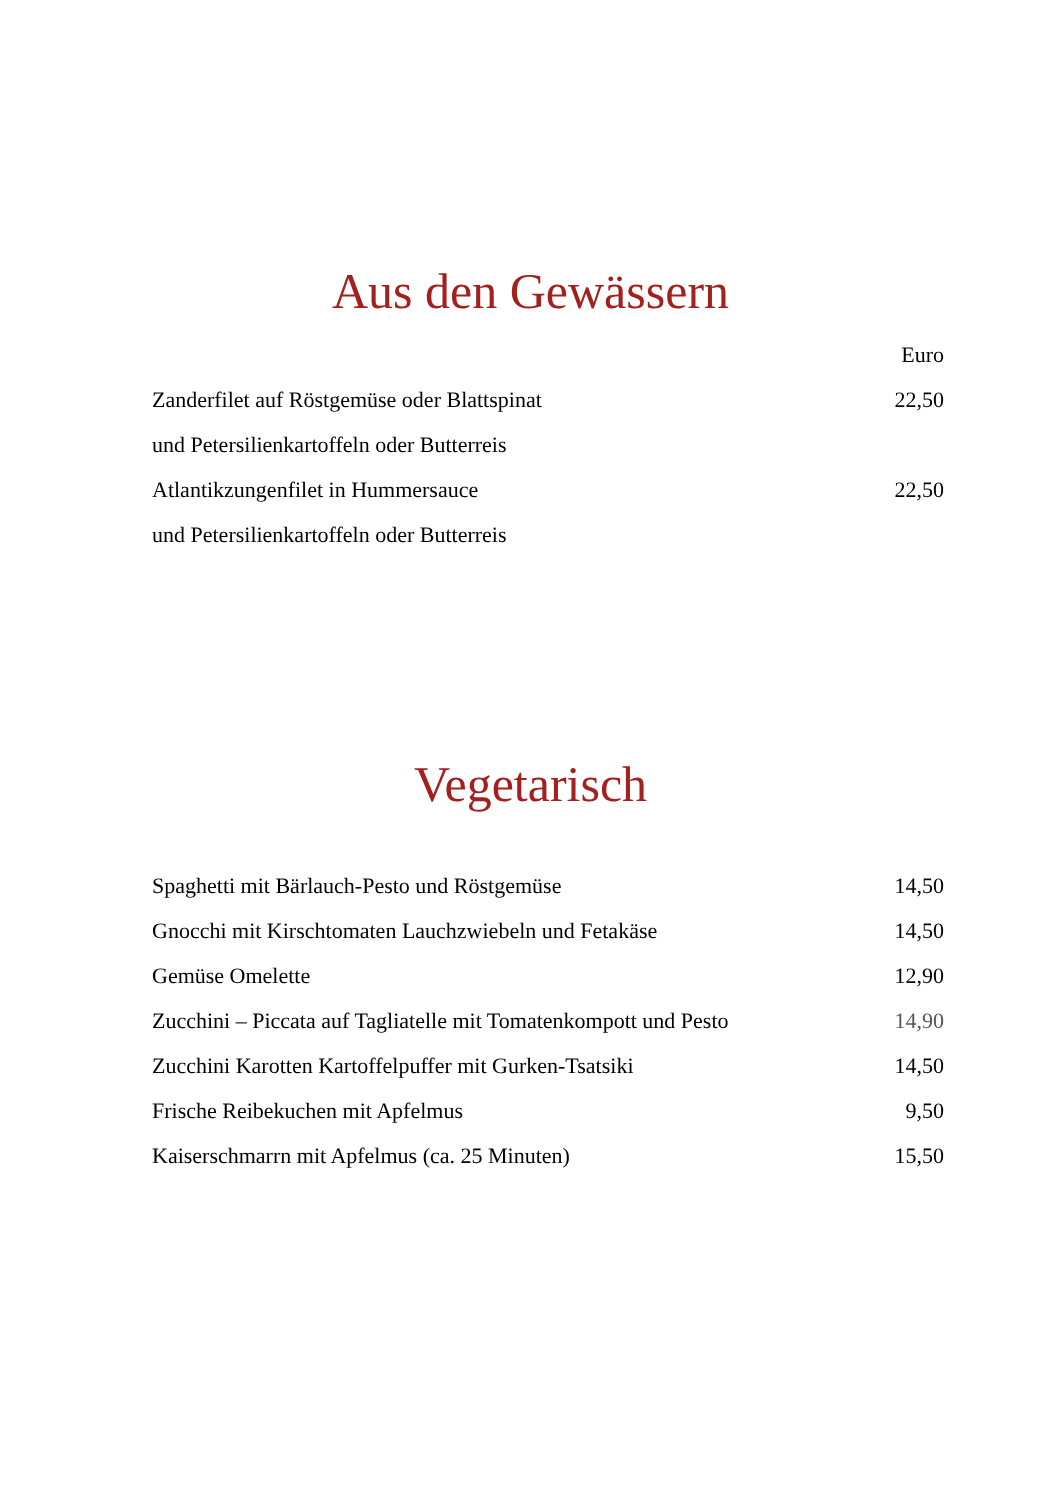Aus den Gewässern
| | Euro |
| Zanderfilet auf Röstgemüse oder Blattspinat | 22,50 |
| und Petersilienkartoffeln oder Butterreis | |
| Atlantikzungenfilet in Hummersauce | 22,50 |
| und Petersilienkartoffeln oder Butterreis | |
Vegetarisch
| Spaghetti mit Bärlauch-Pesto und Röstgemüse | 14,50 |
| Gnocchi mit Kirschtomaten Lauchzwiebeln und Fetakäse | 14,50 |
| Gemüse Omelette | 12,90 |
| Zucchini – Piccata auf Tagliatelle mit Tomatenkompott und Pesto | 14,90 |
| Zucchini Karotten Kartoffelpuffer mit Gurken-Tsatsiki | 14,50 |
| Frische Reibekuchen mit Apfelmus | 9,50 |
| Kaiserschmarrn mit Apfelmus (ca. 25 Minuten) | 15,50 |